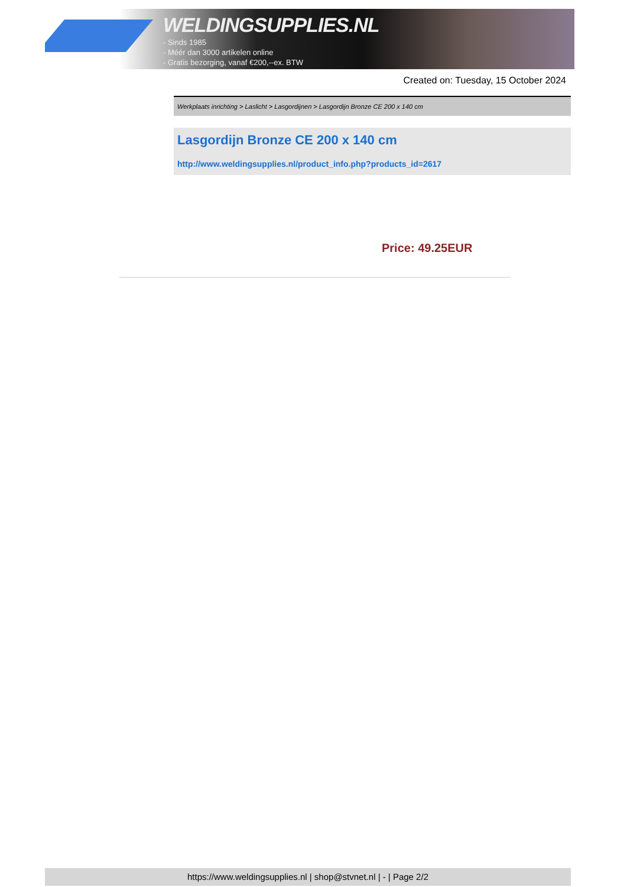WELDINGSUPPLIES.NL
- Sinds 1985
- Méér dan 3000 artikelen online
- Gratis bezorging, vanaf €200,--ex. BTW
Created on: Tuesday, 15 October 2024
Werkplaats inrichting > Laslicht > Lasgordijnen > Lasgordijn Bronze CE 200 x 140 cm
Lasgordijn Bronze CE 200 x 140 cm
http://www.weldingsupplies.nl/product_info.php?products_id=2617
Price: 49.25EUR
https://www.weldingsupplies.nl | shop@stvnet.nl | - | Page 2/2